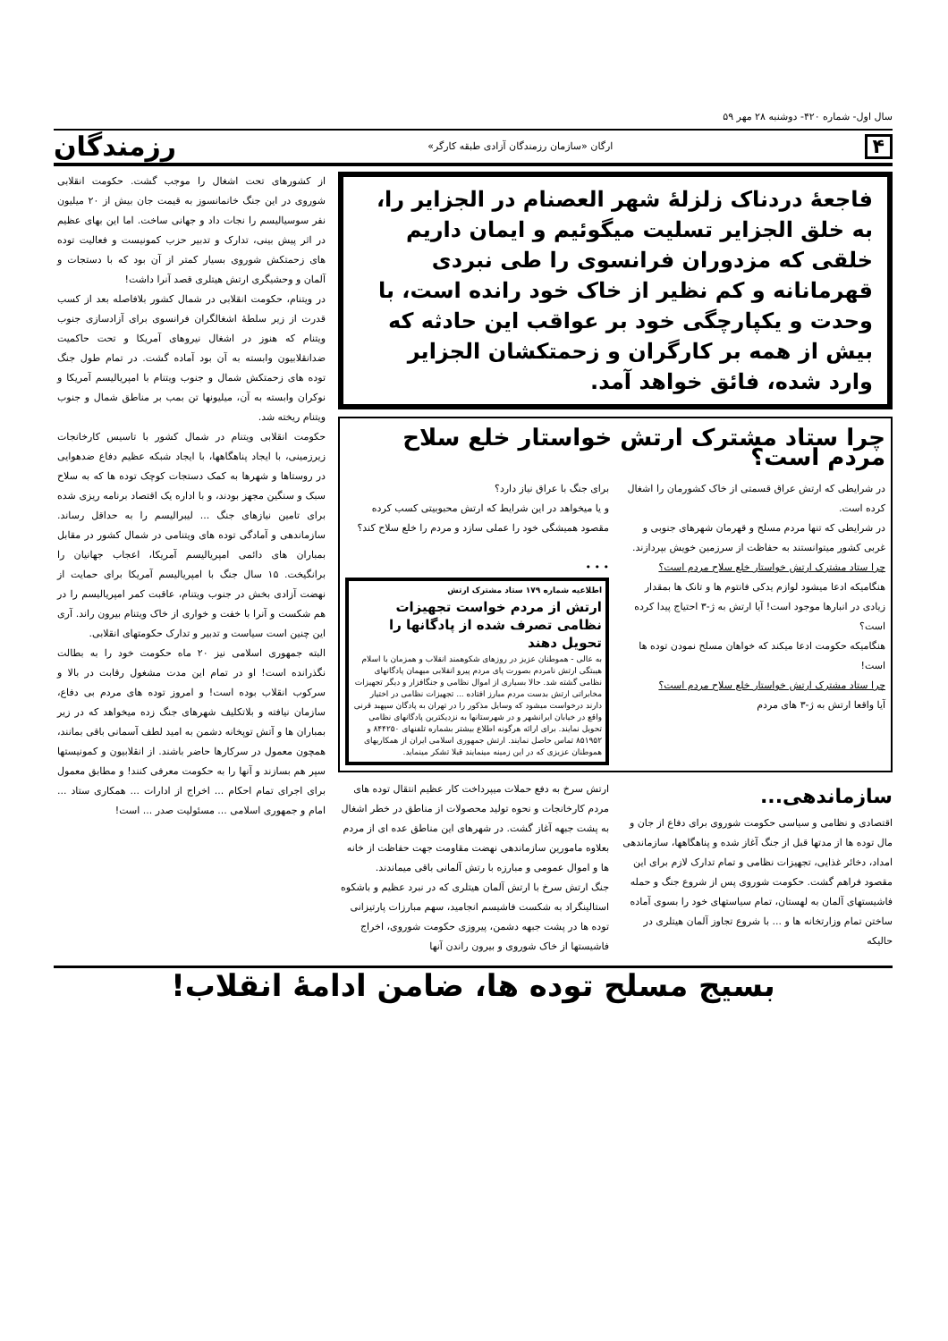سال اول- شماره ۴۲۰- دوشنبه ۲۸ مهر ۵۹
۴ ارگان «سازمان رزمندگان آزادی طبقه کارگر» رزمندگان
فاجعهٔ دردناک زلزلهٔ شهر العصنام در الجزایر را، به خلق الجزایر تسلیت میگوئیم و ایمان داریم خلقی که مزدوران فرانسوی را طی نبردی قهرمانانه و کم نظیر از خاک خود رانده است، با وحدت و یکپارچگی خود بر عواقب این حادثه که بیش از همه بر کارگران و زحمتکشان الجزایر وارد شده، فائق خواهد آمد.
چرا ستاد مشترک ارتش خواستار خلع سلاح مردم است؟
در شرایطی که ارتش عراق قسمتی از خاک کشورمان را اشغال کرده است.
در شرایطی که تنها مردم مسلح و قهرمان شهرهای جنوبی و غربی کشور میتوانستند به حفاظت از سرزمین خویش بپردازند.
چرا ستاد مشترک ارتش خواستار خلع سلاح مردم است؟
هنگامیکه ادعا میشود لوازم یدکی فانتوم ها و تانک ها بمقدار زیادی در انبارها موجود است! آیا ارتش به ژ-۳ احتیاج پیدا کرده است؟
هنگامیکه حکومت ادعا میکند که خواهان مسلح نمودن توده ها است!
چرا ستاد مشترک ارتش خواستار خلع سلاح مردم است؟
آیا واقعا ارتش به ژ-۳ های مردم
برای جنگ با عراق نیاز دارد؟
و یا میخواهد در این شرایط که ارتش محبوبیتی کسب کرده مقصود همیشگی خود را عملی سازد و مردم را خلع سلاح کند؟
• • •
اطلاعیه شماره ۱۷۹ ستاد مشترک ارتش
ارتش از مردم خواست تجهیزات نظامی تصرف شده از پادگانها را تحویل دهند
به عالی - هموطنان عزیز در روزهای شکوهمند انقلاب و همزمان با اسلام هیبتگی ارتش نامردم بصورت پای مردم پیرو انقلابی میهمان پادگانهای نظامی گشته شد. حالا بسیاری از اموال نظامی و جنگافزار و دیگر تجهیزات مخابراتی ارتش بدست مردم مبارز افتاده ... تجهیزات نظامی در اختیار دارند درخواست میشود که وسایل مذکور را در تهران به پادگان سپهبد قرنی واقع در خیابان ایرانشهر و در شهرستانها به نزدیکترین پادگانهای نظامی تحویل نمایند. برای ارائه هرگونه اطلاع بیشتر بشماره تلفنهای ۸۴۴۲۵۰ و ۸۵۱۹۵۲ تماس حاصل نمایند. ارتش جمهوری اسلامی ایران از همکاریهای هموطنان عزیزی که در این زمینه مینمایند قبلا تشکر مینماید.
سازماندهی...
اقتصادی و نظامی و سیاسی حکومت شوروی برای دفاع از جان و مال توده ها از مدتها قبل از جنگ آغاز شده و پناهگاهها، سازماندهی امداد، دخائر غذایی، تجهیزات نظامی و تمام تدارک لازم برای این مقصود فراهم گشت. حکومت شوروی پس از شروع جنگ و حمله فاشیستهای آلمان به لهستان، تمام سیاستهای خود را بسوی آماده ساختن تمام وزارتخانه ها و ... با شروع تجاوز آلمان هیتلری در حالیکه
ارتش سرخ به دفع حملات میپرداخت کار عظیم انتقال توده های مردم کارخانجات و نحوه تولید محصولات از مناطق در خطر اشغال به پشت جبهه آغاز گشت. در شهرهای این مناطق عده ای از مردم بعلاوه مامورین سازماندهی نهضت مقاومت جهت حفاظت از خانه ها و اموال عمومی و مبارزه با رتش آلمانی باقی میماندند.
جنگ ارتش سرخ با ارتش آلمان هیتلری که در نبرد عظیم و باشکوه استالینگراد به شکست فاشیسم انجامید، سهم مبارزات پارتیزانی توده ها در پشت جبهه دشمن، پیروزی حکومت شوروی، اخراج فاشیستها از خاک شوروی و بیرون راندن آنها
از کشورهای تحت اشغال را موجب گشت. حکومت انقلابی شوروی در این جنگ خانمانسوز به قیمت جان بیش از ۲۰ میلیون نفر سوسیالیسم را نجات داد و جهانی ساخت. اما این بهای عظیم در اثر پیش بینی، تدارک و تدبیر حزب کمونیست و فعالیت توده های زحمتکش شوروی بسیار کمتر از آن بود که با دستجات و آلمان و وحشیگری ارتش هیتلری قصد آنرا داشت!
در ویتنام، حکومت انقلابی در شمال کشور بلافاصله بعد از کسب قدرت از زیر سلطهٔ اشغالگران فرانسوی برای آزادسازی جنوب ویتنام که هنوز در اشغال نیروهای آمریکا و تحت حاکمیت ضدانقلابیون وابسته به آن بود آماده گشت. در تمام طول جنگ توده های زحمتکش شمال و جنوب ویتنام با امپریالیسم آمریکا و نوکران وابسته به آن، میلیونها تن بمب بر مناطق شمال و جنوب ویتنام ریخته شد.
حکومت انقلابی ویتنام در شمال کشور با تاسیس کارخانجات زیرزمینی، با ایجاد پناهگاهها، با ایجاد شبکه عظیم دفاع ضدهوایی در روستاها و شهرها به کمک دستجات کوچک توده ها که به سلاح سبک و سنگین مجهز بودند، و با اداره یک اقتصاد برنامه ریزی شده برای تامین نیازهای جنگ ... لیبرالیسم را به حداقل رساند. سازماندهی و آمادگی توده های ویتنامی در شمال کشور در مقابل بمباران های دائمی امپریالیسم آمریکا، اعجاب جهانیان را برانگیخت. ۱۵ سال جنگ با امپریالیسم آمریکا برای حمایت از نهضت آزادی بخش در جنوب ویتنام، عاقبت کمر امپریالیسم را در هم شکست و آنرا با خفت و خواری از خاک ویتنام بیرون راند. آری این چنین است سیاست و تدبیر و تدارک حکومتهای انقلابی.
البته جمهوری اسلامی نیز ۲۰ ماه حکومت خود را به بطالت نگذرانده است! او در تمام این مدت مشغول رقابت در بالا و سرکوب انقلاب بوده است! و امروز توده های مردم بی دفاع، سازمان نیافته و بلاتکلیف شهرهای جنگ زده میخواهد که در زیر بمباران ها و آتش توپخانه دشمن به امید لطف آسمانی باقی بمانند، همچون معمول در سرکارها حاضر باشند. از انقلابیون و کمونیستها سپر هم بسازند و آنها را به حکومت معرفی کنند! و مطابق معمول برای اجرای تمام احکام ... اخراج از ادارات ... همکاری ستاد ... امام و جمهوری اسلامی ... مسئولیت صدر ... است!
بسیج مسلح توده ها، ضامن ادامهٔ انقلاب!